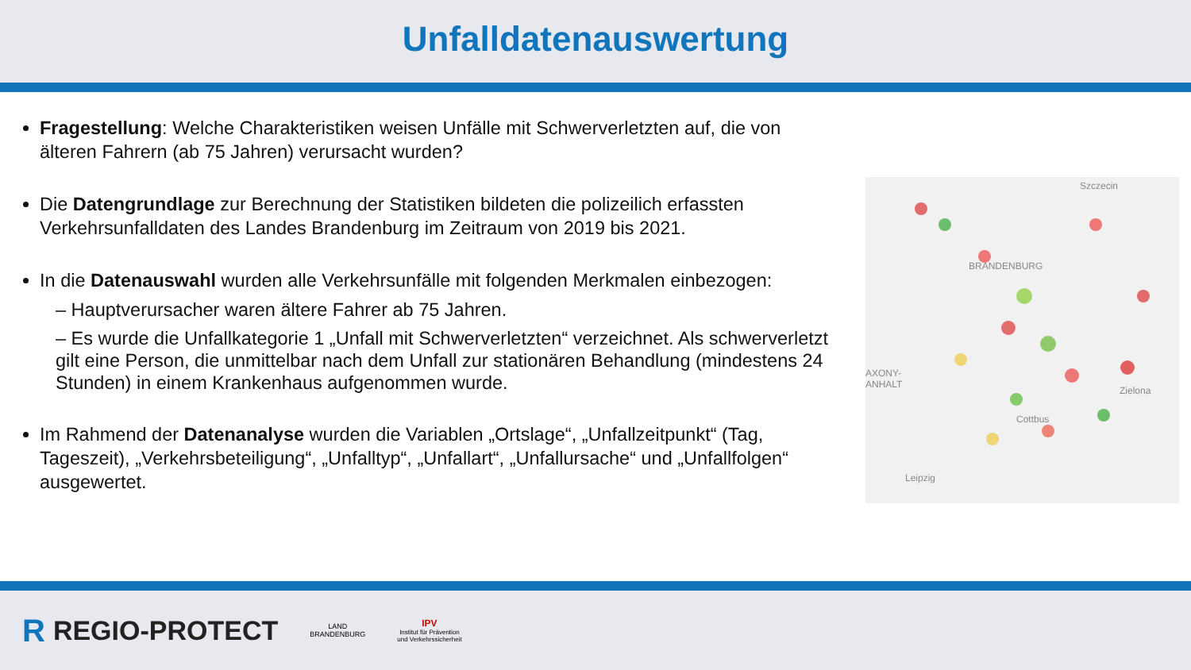Unfalldatenauswertung
Fragestellung: Welche Charakteristiken weisen Unfälle mit Schwerverletzten auf, die von älteren Fahrern (ab 75 Jahren) verursacht wurden?
Die Datengrundlage zur Berechnung der Statistiken bildeten die polizeilich erfassten Verkehrsunfalldaten des Landes Brandenburg im Zeitraum von 2019 bis 2021.
In die Datenauswahl wurden alle Verkehrsunfälle mit folgenden Merkmalen einbezogen:
– Hauptverursacher waren ältere Fahrer ab 75 Jahren.
– Es wurde die Unfallkategorie 1 „Unfall mit Schwerverletzten“ verzeichnet. Als schwerverletzt gilt eine Person, die unmittelbar nach dem Unfall zur stationären Behandlung (mindestens 24 Stunden) in einem Krankenhaus aufgenommen wurde.
Im Rahmend der Datenanalyse wurden die Variablen „Ortslage“, „Unfallzeitpunkt“ (Tag, Tageszeit), „Verkehrsbeteiligung“, „Unfalltyp“, „Unfallart“, „Unfallursache“ und „Unfallfolgen“ ausgewertet.
Szczecin
BRANDENBURG
AXONY-
ANHALT
Zielona
Cottbus
Leipzig
R REGIO-PROTECT
LAND
BRANDENBURG
IPV
Institut für Prävention
und Verkehrssicherheit